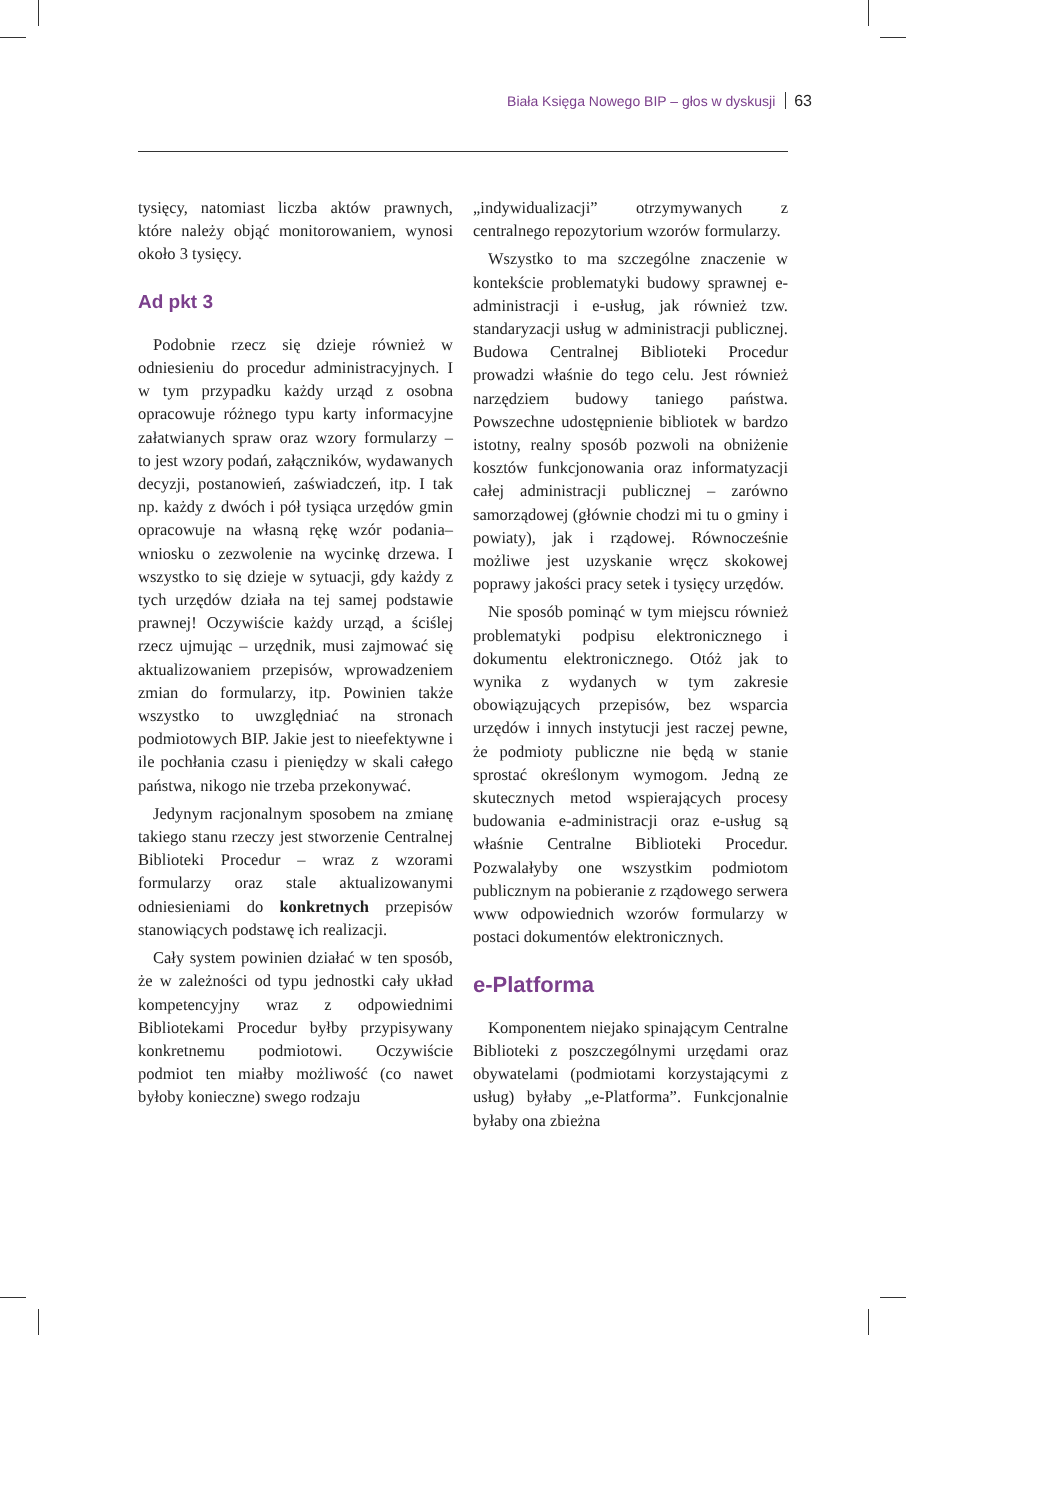Biała Księga Nowego BIP – głos w dyskusji 63
tysięcy, natomiast liczba aktów prawnych, które należy objąć monitorowaniem, wynosi około 3 tysięcy.
Ad pkt 3
Podobnie rzecz się dzieje również w odniesieniu do procedur administracyjnych. I w tym przypadku każdy urząd z osobna opracowuje różnego typu karty informacyjne załatwianych spraw oraz wzory formularzy – to jest wzory podań, załączników, wydawanych decyzji, postanowień, zaświadczeń, itp. I tak np. każdy z dwóch i pół tysiąca urzędów gmin opracowuje na własną rękę wzór podania–wniosku o zezwolenie na wycinkę drzewa. I wszystko to się dzieje w sytuacji, gdy każdy z tych urzędów działa na tej samej podstawie prawnej! Oczywiście każdy urząd, a ściślej rzecz ujmując – urzędnik, musi zajmować się aktualizowaniem przepisów, wprowadzeniem zmian do formularzy, itp. Powinien także wszystko to uwzględniać na stronach podmiotowych BIP. Jakie jest to nieefektywne i ile pochłania czasu i pieniędzy w skali całego państwa, nikogo nie trzeba przekonywać.
Jedynym racjonalnym sposobem na zmianę takiego stanu rzeczy jest stworzenie Centralnej Biblioteki Procedur – wraz z wzorami formularzy oraz stale aktualizowanymi odniesieniami do konkretnych przepisów stanowiących podstawę ich realizacji.
Cały system powinien działać w ten sposób, że w zależności od typu jednostki cały układ kompetencyjny wraz z odpowiednimi Bibliotekami Procedur byłby przypisywany konkretnemu podmiotowi. Oczywiście podmiot ten miałby możliwość (co nawet byłoby konieczne) swego rodzaju
„indywidualizacji” otrzymywanych z centralnego repozytorium wzorów formularzy.
Wszystko to ma szczególne znaczenie w kontekście problematyki budowy sprawnej e-administracji i e-usług, jak również tzw. standaryzacji usług w administracji publicznej. Budowa Centralnej Biblioteki Procedur prowadzi właśnie do tego celu. Jest również narzędziem budowy taniego państwa. Powszechne udostępnienie bibliotek w bardzo istotny, realny sposób pozwoli na obniżenie kosztów funkcjonowania oraz informatyzacji całej administracji publicznej – zarówno samorządowej (głównie chodzi mi tu o gminy i powiaty), jak i rządowej. Równocześnie możliwe jest uzyskanie wręcz skokowej poprawy jakości pracy setek i tysięcy urzędów.
Nie sposób pominąć w tym miejscu również problematyki podpisu elektronicznego i dokumentu elektronicznego. Otóż jak to wynika z wydanych w tym zakresie obowiązujących przepisów, bez wsparcia urzędów i innych instytucji jest raczej pewne, że podmioty publiczne nie będą w stanie sprostać określonym wymogom. Jedną ze skutecznych metod wspierających procesy budowania e-administracji oraz e-usług są właśnie Centralne Biblioteki Procedur. Pozwalałyby one wszystkim podmiotom publicznym na pobieranie z rządowego serwera www odpowiednich wzorów formularzy w postaci dokumentów elektronicznych.
e-Platforma
Komponentem niejako spinającym Centralne Biblioteki z poszczególnymi urzędami oraz obywatelami (podmiotami korzystającymi z usług) byłaby „e-Platforma”. Funkcjonalnie byłaby ona zbieżna